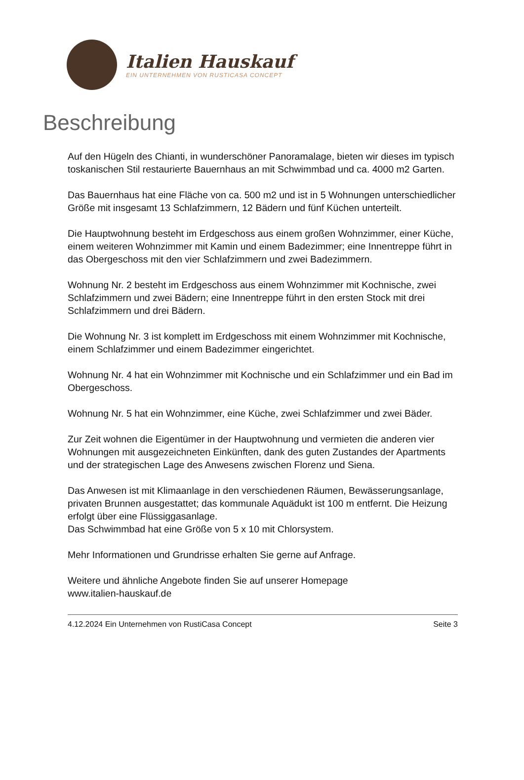Italien Hauskauf
EIN UNTERNEHMEN VON RUSTICASA CONCEPT
Beschreibung
Auf den Hügeln des Chianti, in wunderschöner Panoramalage, bieten wir dieses im typisch toskanischen Stil restaurierte Bauernhaus an mit Schwimmbad und ca. 4000 m2 Garten.
Das Bauernhaus hat eine Fläche von ca. 500 m2 und ist in 5 Wohnungen unterschiedlicher Größe mit insgesamt 13 Schlafzimmern, 12 Bädern und fünf Küchen unterteilt.
Die Hauptwohnung besteht im Erdgeschoss aus einem großen Wohnzimmer, einer Küche, einem weiteren Wohnzimmer mit Kamin und einem Badezimmer; eine Innentreppe führt in das Obergeschoss mit den vier Schlafzimmern und zwei Badezimmern.
Wohnung Nr. 2 besteht im Erdgeschoss aus einem Wohnzimmer mit Kochnische, zwei Schlafzimmern und zwei Bädern; eine Innentreppe führt in den ersten Stock mit drei Schlafzimmern und drei Bädern.
Die Wohnung Nr. 3 ist komplett im Erdgeschoss mit einem Wohnzimmer mit Kochnische, einem Schlafzimmer und einem Badezimmer eingerichtet.
Wohnung Nr. 4 hat ein Wohnzimmer mit Kochnische und ein Schlafzimmer und ein Bad im Obergeschoss.
Wohnung Nr. 5 hat ein Wohnzimmer, eine Küche, zwei Schlafzimmer und zwei Bäder.
Zur Zeit wohnen die Eigentümer in der Hauptwohnung und vermieten die anderen vier Wohnungen mit ausgezeichneten Einkünften, dank des guten Zustandes der Apartments und der strategischen Lage des Anwesens zwischen Florenz und Siena.
Das Anwesen ist mit Klimaanlage in den verschiedenen Räumen, Bewässerungsanlage, privaten Brunnen ausgestattet; das kommunale Aquädukt ist 100 m entfernt. Die Heizung erfolgt über eine Flüssiggasanlage.
Das Schwimmbad hat eine Größe von 5 x 10 mit Chlorsystem.
Mehr Informationen und Grundrisse erhalten Sie gerne auf Anfrage.
Weitere und ähnliche Angebote finden Sie auf unserer Homepage
www.italien-hauskauf.de
4.12.2024 Ein Unternehmen von RustiCasa Concept Seite 3